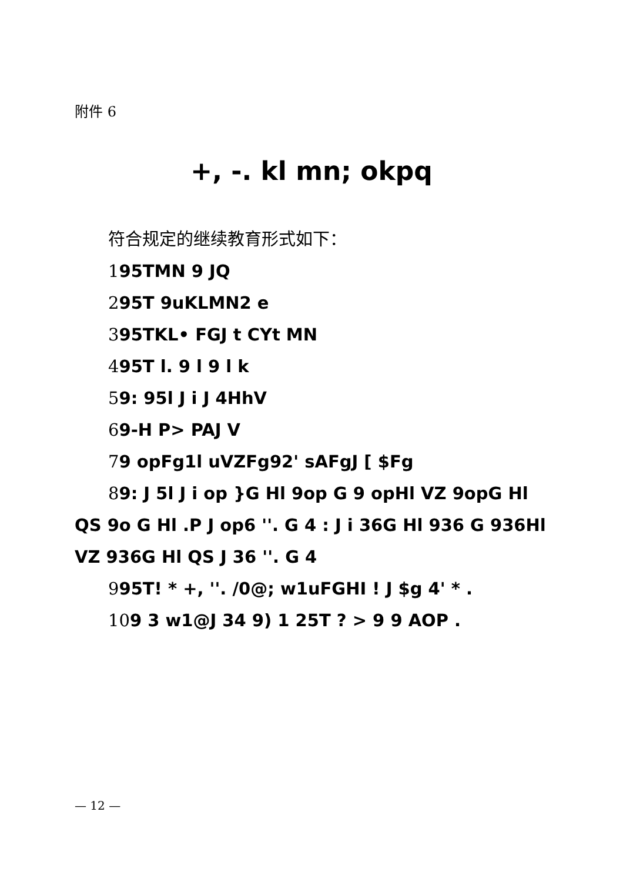附件 6
+, -. kl mn; okpq
符合规定的继续教育形式如下：
195TMN 9 JQ
295T 9uKLMN2 e
395TKL• FGJ t CYt MN
495T l. 9 l 9 l k
59: 95l J i J 4HhV
69-H P> PAJ V
79 opFg1l uVZFg92' sAFgJ [ $Fg
89: J 5l J i op }G Hl 9op G 9 opHl VZ 9opG Hl QS 9o G Hl .P J op6 ''. G 4 : J i 36G Hl 936 G 936Hl VZ 936G Hl QS J 36 ''. G 4
995T! * +, ''. /0@; w1uFGHI ! J $g 4' * .
109 3 w1@J 34 9) 1 25T ? > 9 9 AOP .
— 12 —